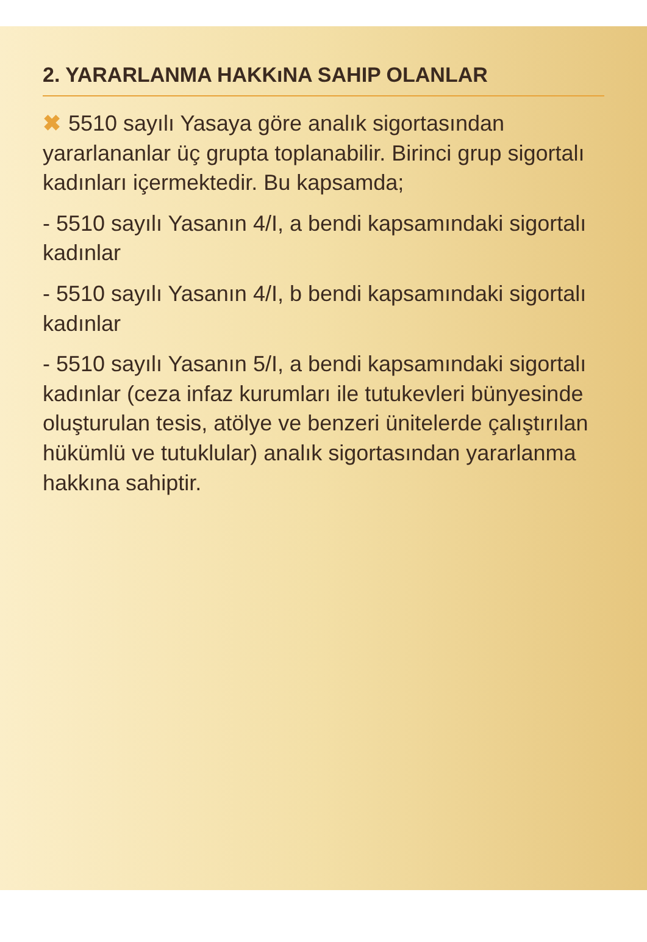2. YARARLANMA HAKKıNA SAHIP OLANLAR
✖ 5510 sayılı Yasaya göre analık sigortasından yararlananlar üç grupta toplanabilir. Birinci grup sigortalı kadınları içermektedir. Bu kapsamda;
- 5510 sayılı Yasanın 4/I, a bendi kapsamındaki sigortalı kadınlar
- 5510 sayılı Yasanın 4/I, b bendi kapsamındaki sigortalı kadınlar
- 5510 sayılı Yasanın 5/I, a bendi kapsamındaki sigortalı kadınlar (ceza infaz kurumları ile tutukevleri bünyesinde oluşturulan tesis, atölye ve benzeri ünitelerde çalıştırılan hükümlü ve tutuklular) analık sigortasından yararlanma hakkına sahiptir.